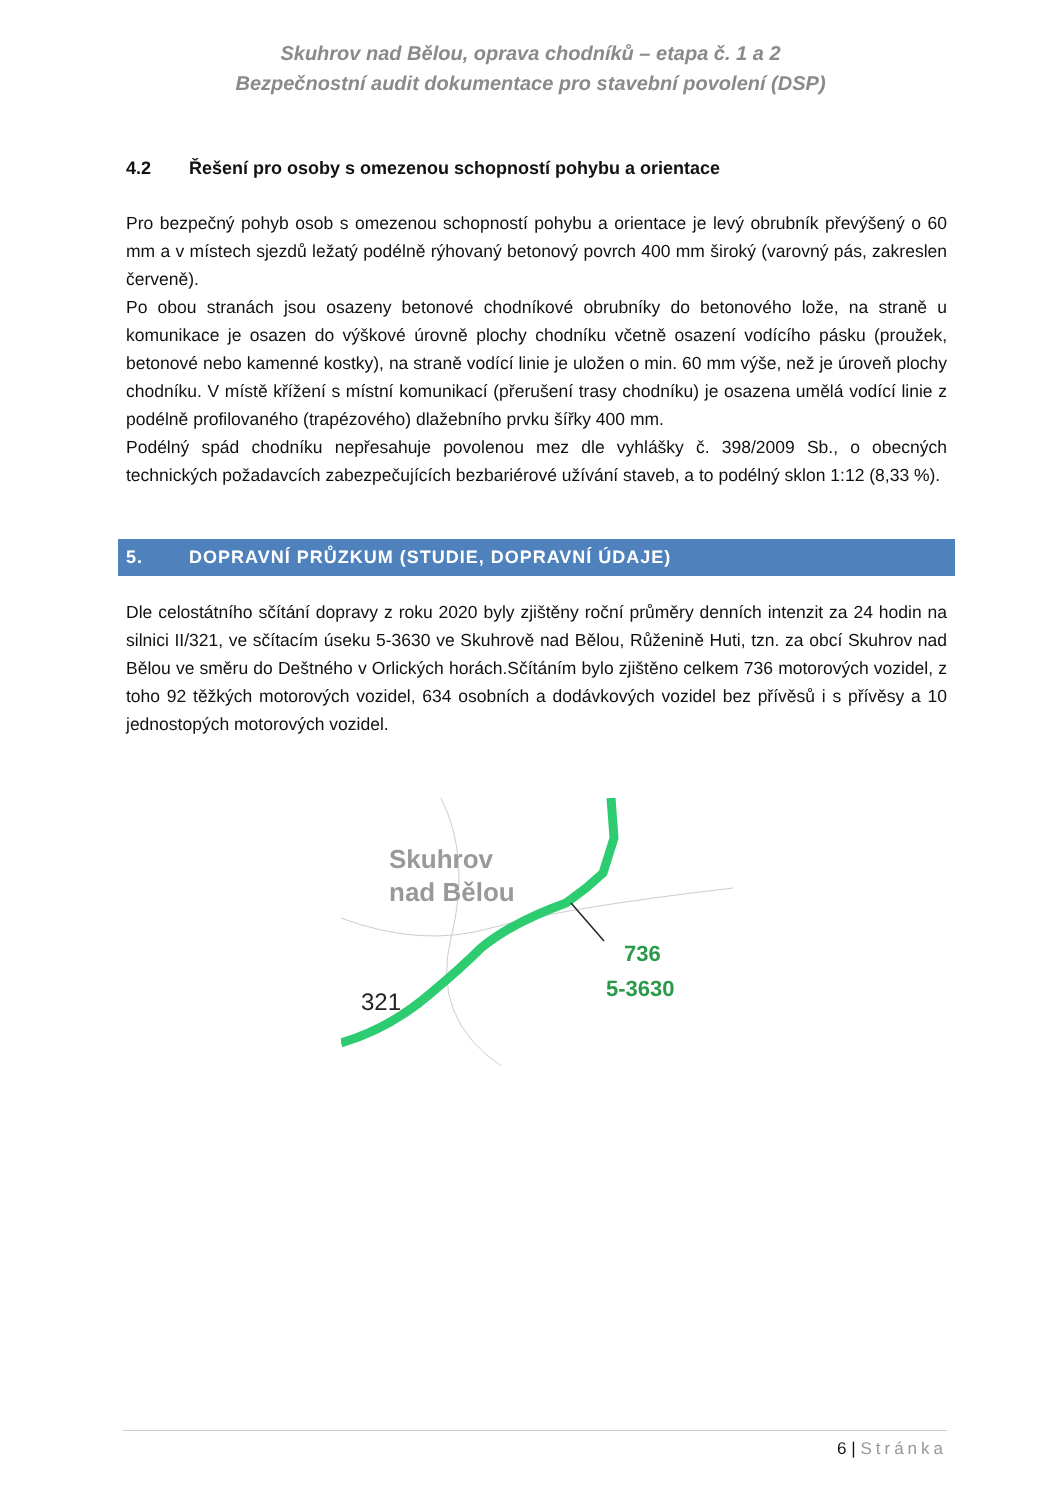Skuhrov nad Bělou, oprava chodníků – etapa č. 1 a 2
Bezpečnostní audit dokumentace pro stavební povolení (DSP)
4.2 Řešení pro osoby s omezenou schopností pohybu a orientace
Pro bezpečný pohyb osob s omezenou schopností pohybu a orientace je levý obrubník převýšený o 60 mm a v místech sjezdů ležatý podélně rýhovaný betonový povrch 400 mm široký (varovný pás, zakreslen červeně).
Po obou stranách jsou osazeny betonové chodníkové obrubníky do betonového lože, na straně u komunikace je osazen do výškové úrovně plochy chodníku včetně osazení vodícího pásku (proužek, betonové nebo kamenné kostky), na straně vodící linie je uložen o min. 60 mm výše, než je úroveň plochy chodníku. V místě křížení s místní komunikací (přerušení trasy chodníku) je osazena umělá vodící linie z podélně profilovaného (trapézového) dlažebního prvku šířky 400 mm.
Podélný spád chodníku nepřesahuje povolenou mez dle vyhlášky č. 398/2009 Sb., o obecných technických požadavcích zabezpečujících bezbariérové užívání staveb, a to podélný sklon 1:12 (8,33 %).
5. DOPRAVNÍ PRŮZKUM (STUDIE, DOPRAVNÍ ÚDAJE)
Dle celostátního sčítání dopravy z roku 2020 byly zjištěny roční průměry denních intenzit za 24 hodin na silnici II/321, ve sčítacím úseku 5-3630 ve Skuhrově nad Bělou, Růženině Huti, tzn. za obcí Skuhrov nad Bělou ve směru do Deštného v Orlických horách.Sčítáním bylo zjištěno celkem 736 motorových vozidel, z toho 92 těžkých motorových vozidel, 634 osobních a dodávkových vozidel bez přívěsů i s přívěsy a 10 jednostopých motorových vozidel.
Skuhrov
nad Bělou
736
5-3630
321
6 | Stránka